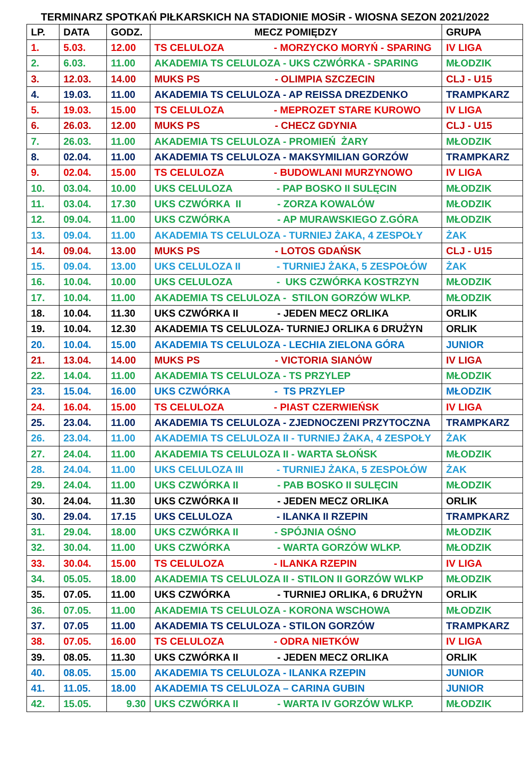TERMINARZ SPOTKAŃ PIŁKARSKICH NA STADIONIE MOSiR - WIOSNA SEZON 2021/2022
| LP. | DATA | GODZ. | MECZ POMIĘDZY | GRUPA |
| --- | --- | --- | --- | --- |
| 1. | 5.03. | 12.00 | TS CELULOZA - MORZYCKO MORYŃ - SPARING | IV LIGA |
| 2. | 6.03. | 11.00 | AKADEMIA TS CELULOZA - UKS CZWÓRKA - SPARING | MŁODZIK |
| 3. | 12.03. | 14.00 | MUKS PS - OLIMPIA SZCZECIN | CLJ - U15 |
| 4. | 19.03. | 11.00 | AKADEMIA TS CELULOZA - AP REISSA DREZDENKO | TRAMPKARZ |
| 5. | 19.03. | 15.00 | TS CELULOZA - MEPROZET STARE KUROWO | IV LIGA |
| 6. | 26.03. | 12.00 | MUKS PS - CHECZ GDYNIA | CLJ - U15 |
| 7. | 26.03. | 11.00 | AKADEMIA TS CELULOZA - PROMIEŃ ŻARY | MŁODZIK |
| 8. | 02.04. | 11.00 | AKADEMIA TS CELULOZA - MAKSYMILIAN GORZÓW | TRAMPKARZ |
| 9. | 02.04. | 15.00 | TS CELULOZA - BUDOWLANI MURZYNOWO | IV LIGA |
| 10. | 03.04. | 10.00 | UKS CELULOZA - PAP BOSKO II SULĘCIN | MŁODZIK |
| 11. | 03.04. | 17.30 | UKS CZWÓRKA II - ZORZA KOWALÓW | MŁODZIK |
| 12. | 09.04. | 11.00 | UKS CZWÓRKA - AP MURAWSKIEGO Z.GÓRA | MŁODZIK |
| 13. | 09.04. | 11.00 | AKADEMIA TS CELULOZA - TURNIEJ ŻAKA, 4 ZESPOŁY | ŻAK |
| 14. | 09.04. | 13.00 | MUKS PS - LOTOS GDAŃSK | CLJ - U15 |
| 15. | 09.04. | 13.00 | UKS CELULOZA II - TURNIEJ ŻAKA, 5 ZESPOŁÓW | ŻAK |
| 16. | 10.04. | 10.00 | UKS CELULOZA - UKS CZWÓRKA KOSTRZYN | MŁODZIK |
| 17. | 10.04. | 11.00 | AKADEMIA TS CELULOZA - STILON GORZÓW WLKP. | MŁODZIK |
| 18. | 10.04. | 11.30 | UKS CZWÓRKA II - JEDEN MECZ ORLIKA | ORLIK |
| 19. | 10.04. | 12.30 | AKADEMIA TS CELULOZA- TURNIEJ ORLIKA 6 DRUŻYN | ORLIK |
| 20. | 10.04. | 15.00 | AKADEMIA TS CELULOZA - LECHIA ZIELONA GÓRA | JUNIOR |
| 21. | 13.04. | 14.00 | MUKS PS - VICTORIA SIANÓW | IV LIGA |
| 22. | 14.04. | 11.00 | AKADEMIA TS CELULOZA - TS PRZYLEP | MŁODZIK |
| 23. | 15.04. | 16.00 | UKS CZWÓRKA - TS PRZYLEP | MŁODZIK |
| 24. | 16.04. | 15.00 | TS CELULOZA - PIAST CZERWIEŃSK | IV LIGA |
| 25. | 23.04. | 11.00 | AKADEMIA TS CELULOZA - ZJEDNOCZENI PRZYTOCZNA | TRAMPKARZ |
| 26. | 23.04. | 11.00 | AKADEMIA TS CELULOZA II - TURNIEJ ŻAKA, 4 ZESPOŁY | ŻAK |
| 27. | 24.04. | 11.00 | AKADEMIA TS CELULOZA II - WARTA SŁOŃSK | MŁODZIK |
| 28. | 24.04. | 11.00 | UKS CELULOZA III - TURNIEJ ŻAKA, 5 ZESPOŁÓW | ŻAK |
| 29. | 24.04. | 11.00 | UKS CZWÓRKA II - PAB BOSKO II SULĘCIN | MŁODZIK |
| 30. | 24.04. | 11.30 | UKS CZWÓRKA II - JEDEN MECZ ORLIKA | ORLIK |
| 30. | 29.04. | 17.15 | UKS CELULOZA - ILANKA II RZEPIN | TRAMPKARZ |
| 31. | 29.04. | 18.00 | UKS CZWÓRKA II - SPÓJNIA OŚNO | MŁODZIK |
| 32. | 30.04. | 11.00 | UKS CZWÓRKA - WARTA GORZÓW WLKP. | MŁODZIK |
| 33. | 30.04. | 15.00 | TS CELULOZA - ILANKA RZEPIN | IV LIGA |
| 34. | 05.05. | 18.00 | AKADEMIA TS CELULOZA II - STILON II GORZÓW WLKP | MŁODZIK |
| 35. | 07.05. | 11.00 | UKS CZWÓRKA - TURNIEJ ORLIKA, 6 DRUŻYN | ORLIK |
| 36. | 07.05. | 11.00 | AKADEMIA TS CELULOZA - KORONA WSCHOWA | MŁODZIK |
| 37. | 07.05 | 11.00 | AKADEMIA TS CELULOZA - STILON GORZÓW | TRAMPKARZ |
| 38. | 07.05. | 16.00 | TS CELULOZA - ODRA NIETKÓW | IV LIGA |
| 39. | 08.05. | 11.30 | UKS CZWÓRKA II - JEDEN MECZ ORLIKA | ORLIK |
| 40. | 08.05. | 15.00 | AKADEMIA TS CELULOZA - ILANKA RZEPIN | JUNIOR |
| 41. | 11.05. | 18.00 | AKADEMIA TS CELULOZA – CARINA GUBIN | JUNIOR |
| 42. | 15.05. | 9.30 | UKS CZWÓRKA II - WARTA IV GORZÓW WLKP. | MŁODZIK |